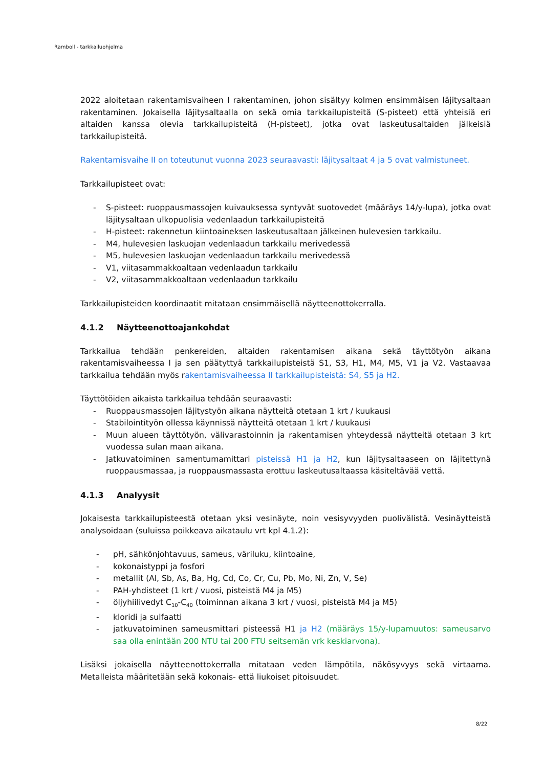Ramboll - tarkkailuohjelma
2022 aloitetaan rakentamisvaiheen I rakentaminen, johon sisältyy kolmen ensimmäisen läjitysaltaan rakentaminen. Jokaisella läjitysaltaalla on sekä omia tarkkailupisteitä (S-pisteet) että yhteisiä eri altaiden kanssa olevia tarkkailupisteitä (H-pisteet), jotka ovat laskeutusaltaiden jälkeisiä tarkkailupisteitä.
Rakentamisvaihe II on toteutunut vuonna 2023 seuraavasti: läjitysaltaat 4 ja 5 ovat valmistuneet.
Tarkkailupisteet ovat:
- S-pisteet: ruoppausmassojen kuivauksessa syntyvät suotovedet (määräys 14/y-lupa), jotka ovat läjitysaltaan ulkopuolisia vedenlaadun tarkkailupisteitä
- H-pisteet: rakennetun kiintoaineksen laskeutusaltaan jälkeinen hulevesien tarkkailu.
- M4, hulevesien laskuojan vedenlaadun tarkkailu merivedessä
- M5, hulevesien laskuojan vedenlaadun tarkkailu merivedessä
- V1, viitasammakkoaltaan vedenlaadun tarkkailu
- V2, viitasammakkoaltaan vedenlaadun tarkkailu
Tarkkailupisteiden koordinaatit mitataan ensimmäisellä näytteenottokerralla.
4.1.2 Näytteenottoajankohdat
Tarkkailua tehdään penkereiden, altaiden rakentamisen aikana sekä täyttötyön aikana rakentamisvaiheessa I ja sen päätyttyä tarkkailupisteistä S1, S3, H1, M4, M5, V1 ja V2. Vastaavaa tarkkailua tehdään myös rakentamisvaiheessa II tarkkailupisteistä: S4, S5 ja H2.
Täyttötöiden aikaista tarkkailua tehdään seuraavasti:
- Ruoppausmassojen läjitystyön aikana näytteitä otetaan 1 krt / kuukausi
- Stabilointityön ollessa käynnissä näytteitä otetaan 1 krt / kuukausi
- Muun alueen täyttötyön, välivarastoinnin ja rakentamisen yhteydessä näytteitä otetaan 3 krt vuodessa sulan maan aikana.
- Jatkuvatoiminen samentumamittari pisteissä H1 ja H2, kun läjitysaltaaseen on läjitettynä ruoppausmassaa, ja ruoppausmassasta erottuu laskeutusaltaassa käsiteltävää vettä.
4.1.3 Analyysit
Jokaisesta tarkkailupisteestä otetaan yksi vesinäyte, noin vesisyvyyden puolivälistä. Vesinäytteistä analysoidaan (suluissa poikkeava aikataulu vrt kpl 4.1.2):
- pH, sähkönjohtavuus, sameus, väriluku, kiintoaine,
- kokonaistyppi ja fosfori
- metallit (Al, Sb, As, Ba, Hg, Cd, Co, Cr, Cu, Pb, Mo, Ni, Zn, V, Se)
- PAH-yhdisteet (1 krt / vuosi, pisteistä M4 ja M5)
- öljyhiilivedyt C<sub>10</sub>-C<sub>40</sub> (toiminnan aikana 3 krt / vuosi, pisteistä M4 ja M5)
- kloridi ja sulfaatti
- jatkuvatoiminen sameusmittari pisteessä H1 ja H2 (määräys 15/y-lupamuutos: sameusarvo saa olla enintään 200 NTU tai 200 FTU seitsemän vrk keskiarvona).
Lisäksi jokaisella näytteenottokerralla mitataan veden lämpötila, näkösyvyys sekä virtaama. Metalleista määritetään sekä kokonais- että liukoiset pitoisuudet.
8/22